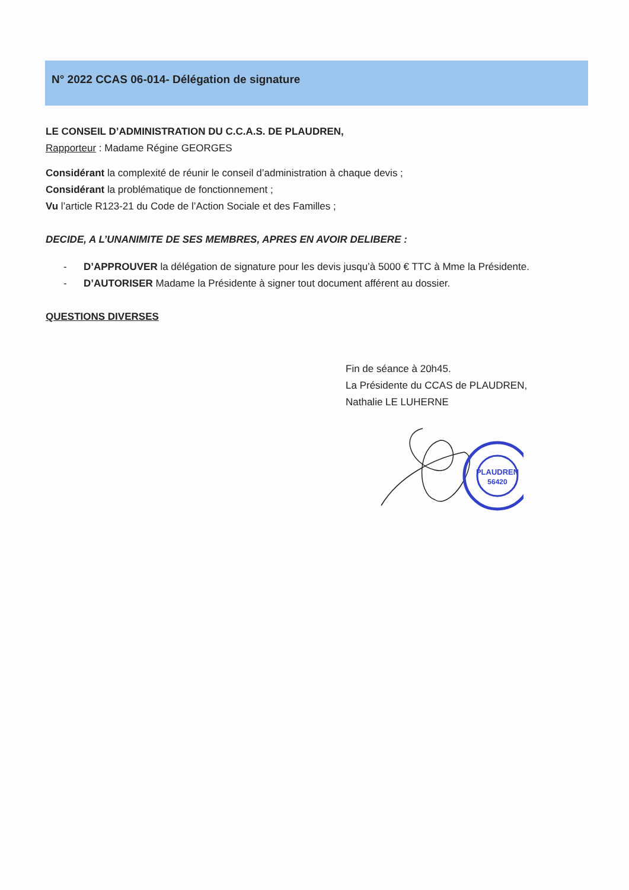N° 2022 CCAS 06-014- Délégation de signature
LE CONSEIL D’ADMINISTRATION DU C.C.A.S. DE PLAUDREN,
Rapporteur : Madame Régine GEORGES
Considérant la complexité de réunir le conseil d’administration à chaque devis ;
Considérant la problématique de fonctionnement ;
Vu l’article R123-21 du Code de l’Action Sociale et des Familles ;
DECIDE, A L’UNANIMITE DE SES MEMBRES, APRES EN AVOIR DELIBERE :
- D’APPROUVER la délégation de signature pour les devis jusqu’à 5000 € TTC à Mme la Présidente.
- D’AUTORISER Madame la Présidente à signer tout document afférent au dossier.
QUESTIONS DIVERSES
Fin de séance à 20h45.
La Présidente du CCAS de PLAUDREN,
Nathalie LE LUHERNE
PLAUDREN
56420